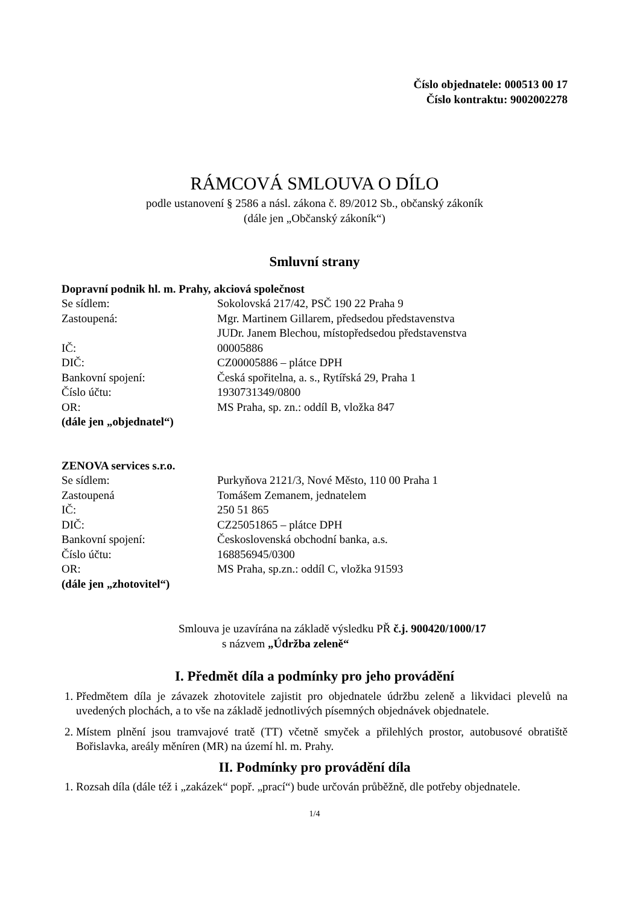Číslo objednatele: 000513 00 17
Číslo kontraktu: 9002002278
RÁMCOVÁ SMLOUVA O DÍLO
podle ustanovení § 2586 a násl. zákona č. 89/2012 Sb., občanský zákoník
(dále jen „Občanský zákoník“)
Smluvní strany
Dopravní podnik hl. m. Prahy, akciová společnost
Se sídlem: Sokolovská 217/42, PSČ 190 22 Praha 9
Zastoupená: Mgr. Martinem Gillarem, předsedou představenstva
JUDr. Janem Blechou, místopředsedou představenstva
IČ: 00005886
DIČ: CZ00005886 – plátce DPH
Bankovní spojení: Česká spořitelna, a. s., Rytířská 29, Praha 1
Číslo účtu: 1930731349/0800
OR: MS Praha, sp. zn.: oddíl B, vložka 847
(dále jen „objednatel“)
ZENOVA services s.r.o.
Se sídlem: Purkyňova 2121/3, Nové Město, 110 00 Praha 1
Zastoupená Tomášem Zemanem, jednatelem
IČ: 250 51 865
DIČ: CZ25051865 – plátce DPH
Bankovní spojení: Československá obchodní banka, a.s.
Číslo účtu: 168856945/0300
OR: MS Praha, sp.zn.: oddíl C, vložka 91593
(dále jen „zhotovitel“)
Smlouva je uzavírána na základě výsledku PŘ č.j. 900420/1000/17
s názvem „Údržba zeleně“
I. Předmět díla a podmínky pro jeho provádění
1. Předmětem díla je závazek zhotovitele zajistit pro objednatele údržbu zeleně a likvidaci plevelů na uvedených plochách, a to vše na základě jednotlivých písemných objednávek objednatele.
2. Místem plnění jsou tramvajové tratě (TT) včetně smyček a přilehlých prostor, autobusové obratiště Bořislavka, areály měníren (MR) na území hl. m. Prahy.
II. Podmínky pro provádění díla
1. Rozsah díla (dále též i „zakázek“ popř. „prací“) bude určován průběžně, dle potřeby objednatele.
1/4